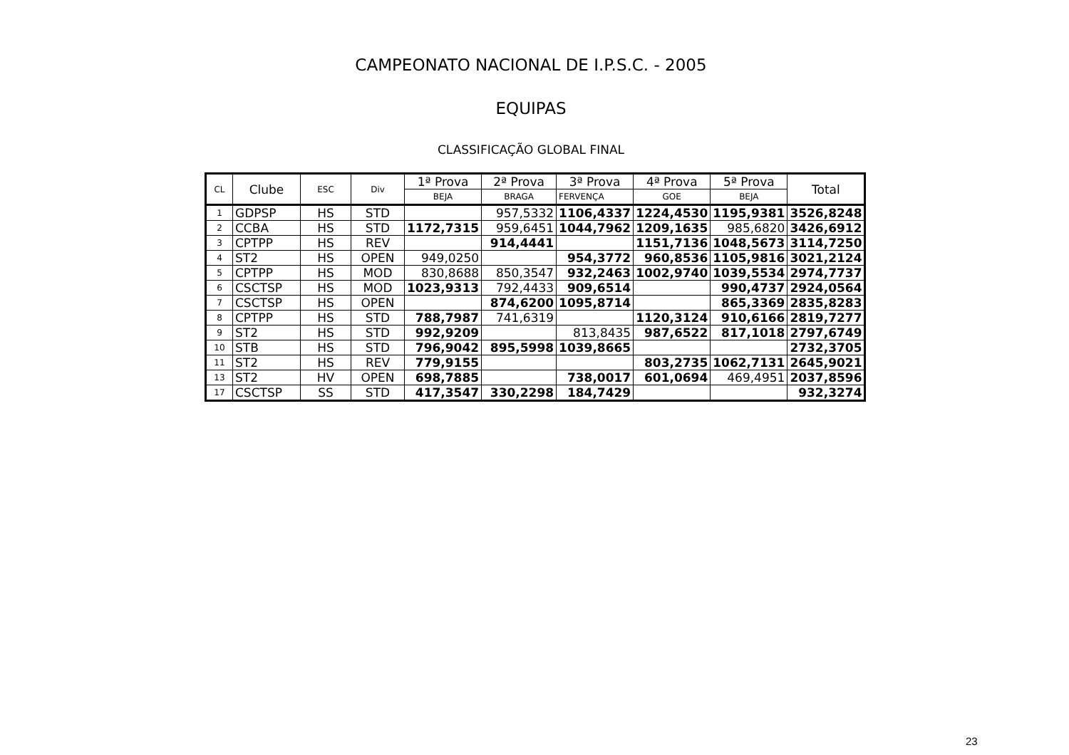CAMPEONATO NACIONAL DE I.P.S.C. - 2005
EQUIPAS
CLASSIFICAÇÃO GLOBAL FINAL
| CL | Clube | ESC | Div | 1ª Prova | 2ª Prova | 3ª Prova | 4ª Prova | 5ª Prova | Total |
| --- | --- | --- | --- | --- | --- | --- | --- | --- | --- |
| | | | | BEJA | BRAGA | FERVENÇA | GOE | BEJA | |
| 1 | GDPSP | HS | STD | | 957,5332 | 1106,4337 | 1224,4530 | 1195,9381 | 3526,8248 |
| 2 | CCBA | HS | STD | 1172,7315 | 959,6451 | 1044,7962 | 1209,1635 | 985,6820 | 3426,6912 |
| 3 | CPTPP | HS | REV | | 914,4441 | | 1151,7136 | 1048,5673 | 3114,7250 |
| 4 | ST2 | HS | OPEN | 949,0250 | | 954,3772 | 960,8536 | 1105,9816 | 3021,2124 |
| 5 | CPTPP | HS | MOD | 830,8688 | 850,3547 | 932,2463 | 1002,9740 | 1039,5534 | 2974,7737 |
| 6 | CSCTSP | HS | MOD | 1023,9313 | 792,4433 | 909,6514 | | 990,4737 | 2924,0564 |
| 7 | CSCTSP | HS | OPEN | | 874,6200 | 1095,8714 | | 865,3369 | 2835,8283 |
| 8 | CPTPP | HS | STD | 788,7987 | 741,6319 | | 1120,3124 | 910,6166 | 2819,7277 |
| 9 | ST2 | HS | STD | 992,9209 | | 813,8435 | 987,6522 | 817,1018 | 2797,6749 |
| 10 | STB | HS | STD | 796,9042 | 895,5998 | 1039,8665 | | | 2732,3705 |
| 11 | ST2 | HS | REV | 779,9155 | | | 803,2735 | 1062,7131 | 2645,9021 |
| 13 | ST2 | HV | OPEN | 698,7885 | | 738,0017 | 601,0694 | 469,4951 | 2037,8596 |
| 17 | CSCTSP | SS | STD | 417,3547 | 330,2298 | 184,7429 | | | 932,3274 |
23